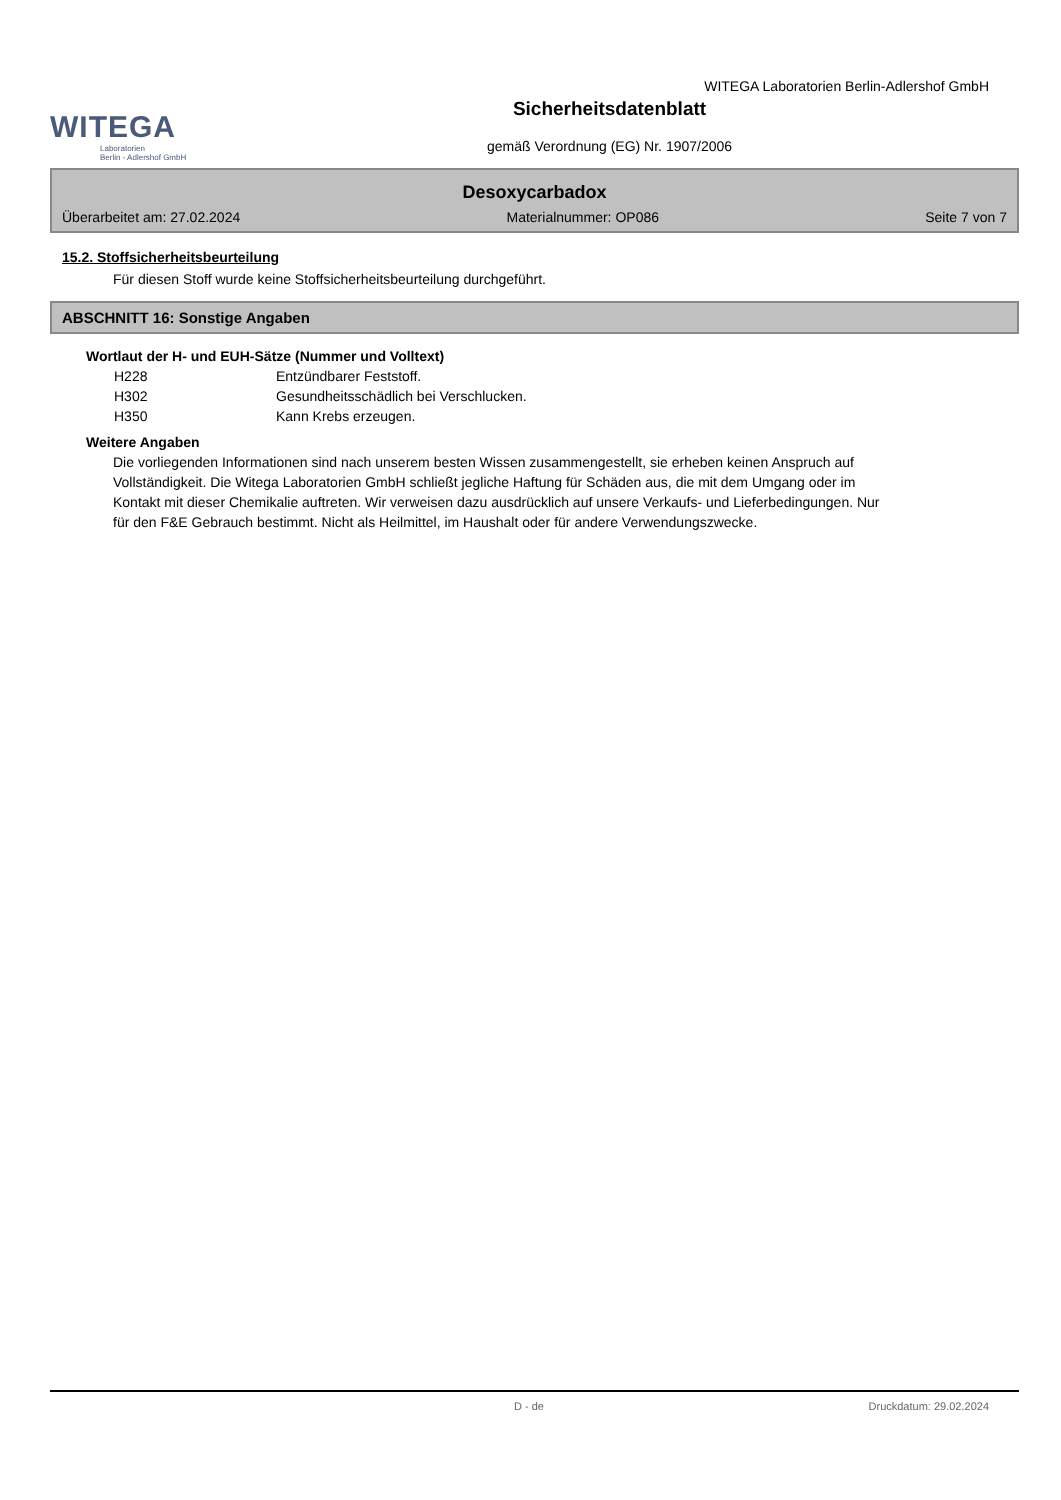WITEGA
Laboratorien
Berlin - Adlershof GmbH
Sicherheitsdatenblatt
gemäß Verordnung (EG) Nr. 1907/2006
WITEGA Laboratorien Berlin-Adlershof GmbH
Desoxycarbadox
Überarbeitet am: 27.02.2024 Materialnummer: OP086 Seite 7 von 7
15.2. Stoffsicherheitsbeurteilung
Für diesen Stoff wurde keine Stoffsicherheitsbeurteilung durchgeführt.
ABSCHNITT 16: Sonstige Angaben
Wortlaut der H- und EUH-Sätze (Nummer und Volltext)
| H228 | Entzündbarer Feststoff. |
| H302 | Gesundheitsschädlich bei Verschlucken. |
| H350 | Kann Krebs erzeugen. |
Weitere Angaben
Die vorliegenden Informationen sind nach unserem besten Wissen zusammengestellt, sie erheben keinen Anspruch auf Vollständigkeit. Die Witega Laboratorien GmbH schließt jegliche Haftung für Schäden aus, die mit dem Umgang oder im Kontakt mit dieser Chemikalie auftreten. Wir verweisen dazu ausdrücklich auf unsere Verkaufs- und Lieferbedingungen. Nur für den F&E Gebrauch bestimmt. Nicht als Heilmittel, im Haushalt oder für andere Verwendungszwecke.
D - de Druckdatum: 29.02.2024